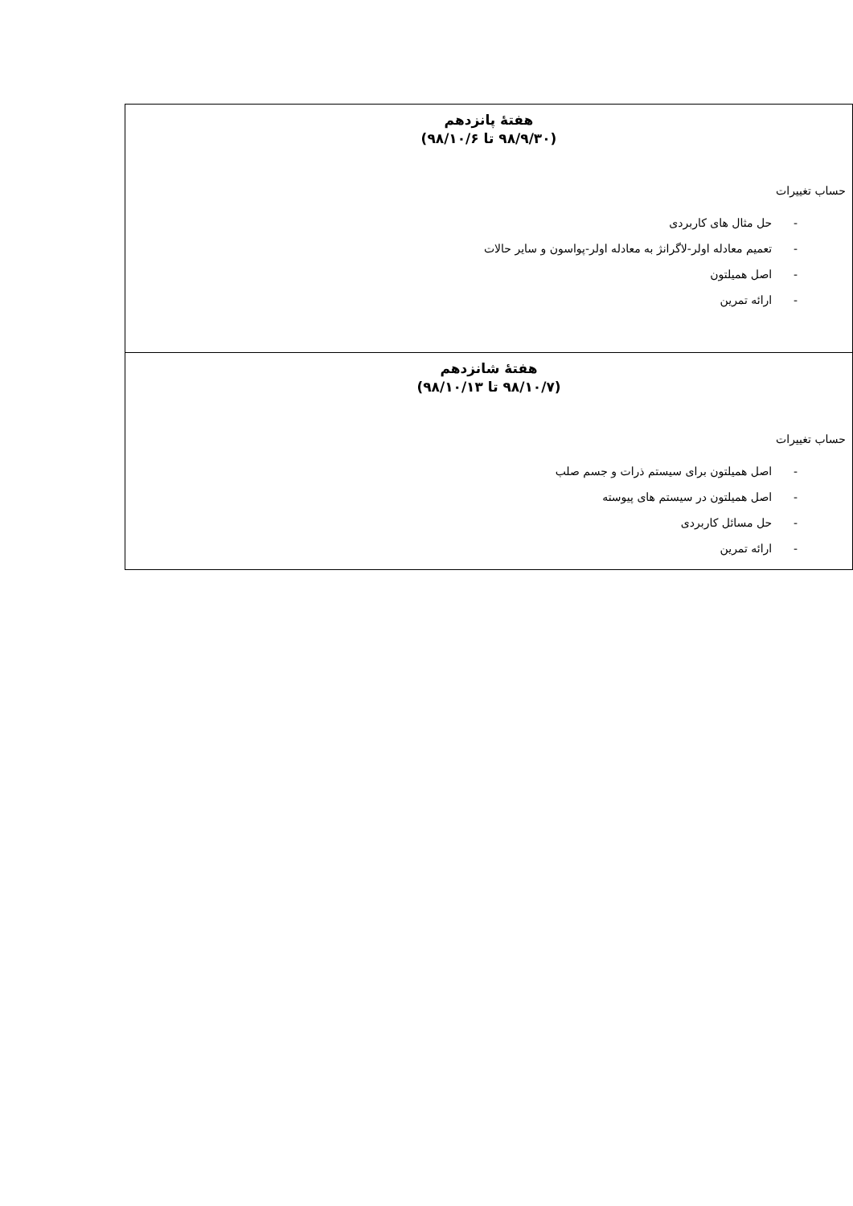| هفتهٔ پانزدهم (۹۸/۹/۳۰ تا ۹۸/۱۰/۶) حساب تغییرات - حل مثال های کاربردی - تعمیم معادله اولر-لاگرانژ به معادله اولر-پواسون و سایر حالات - اصل همیلتون - ارائه تمرین |
| هفتهٔ شانزدهم (۹۸/۱۰/۷ تا ۹۸/۱۰/۱۳) حساب تغییرات - اصل همیلتون برای سیستم ذرات و جسم صلب - اصل همیلتون در سیستم های پیوسته - حل مسائل کاربردی - ارائه تمرین |